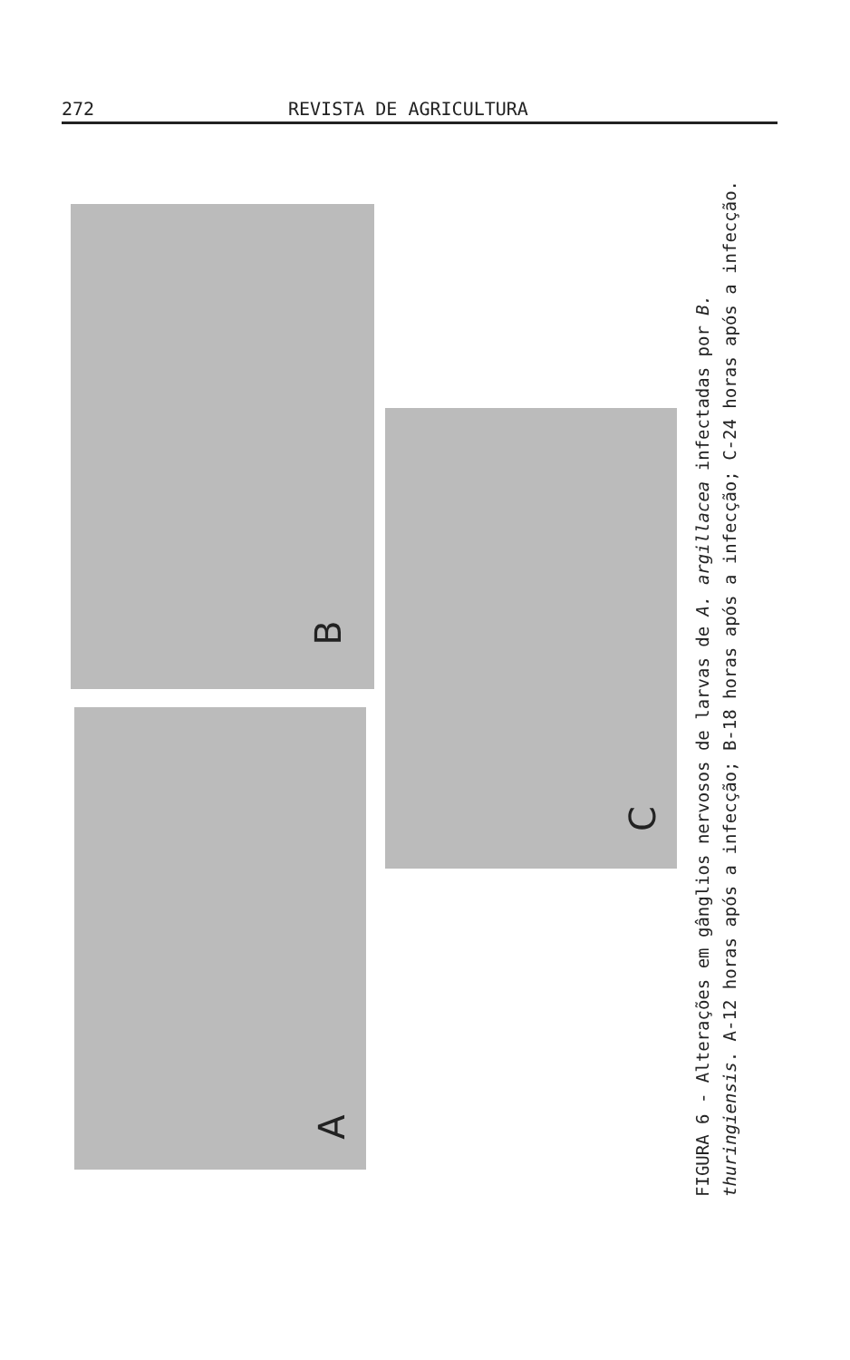272 REVISTA DE AGRICULTURA
B
A
C
FIGURA 6 - Alterações em gânglios nervosos de larvas de A. argillacea infectadas por B. thuringiensis. A-12 horas após a infecção; B-18 horas após a infecção; C-24 horas após a infecção.